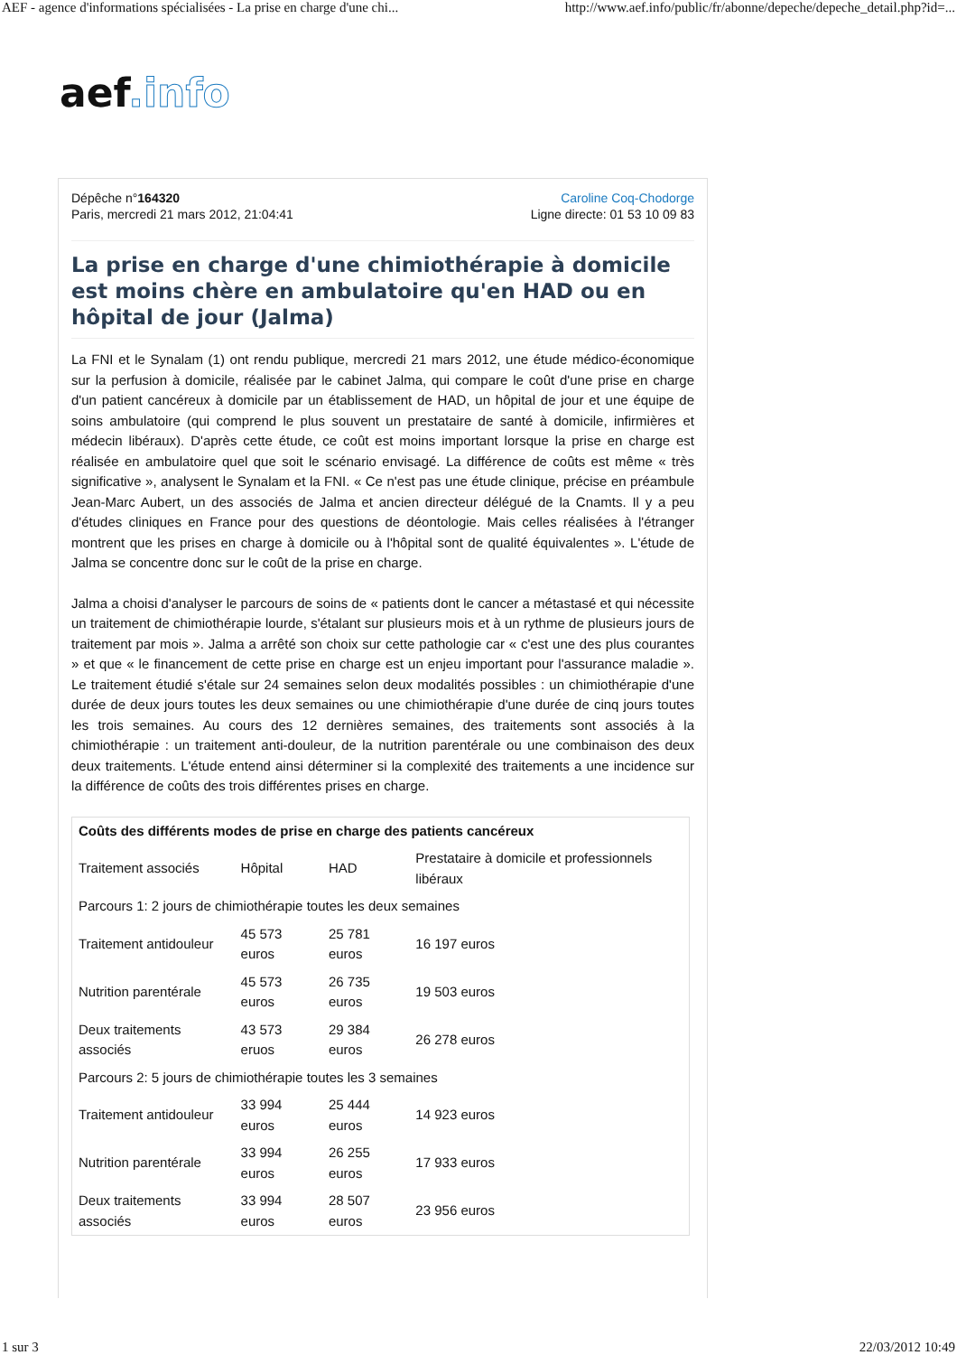AEF - agence d'informations spécialisées - La prise en charge d'une chi... http://www.aef.info/public/fr/abonne/depeche/depeche_detail.php?id=...
aef.info
Dépêche n°164320
Paris, mercredi 21 mars 2012, 21:04:41
Caroline Coq-Chodorge
Ligne directe: 01 53 10 09 83
La prise en charge d'une chimiothérapie à domicile est moins chère en ambulatoire qu'en HAD ou en hôpital de jour (Jalma)
La FNI et le Synalam (1) ont rendu publique, mercredi 21 mars 2012, une étude médico-économique sur la perfusion à domicile, réalisée par le cabinet Jalma, qui compare le coût d'une prise en charge d'un patient cancéreux à domicile par un établissement de HAD, un hôpital de jour et une équipe de soins ambulatoire (qui comprend le plus souvent un prestataire de santé à domicile, infirmières et médecin libéraux). D'après cette étude, ce coût est moins important lorsque la prise en charge est réalisée en ambulatoire quel que soit le scénario envisagé. La différence de coûts est même « très significative », analysent le Synalam et la FNI. « Ce n'est pas une étude clinique, précise en préambule Jean-Marc Aubert, un des associés de Jalma et ancien directeur délégué de la Cnamts. Il y a peu d'études cliniques en France pour des questions de déontologie. Mais celles réalisées à l'étranger montrent que les prises en charge à domicile ou à l'hôpital sont de qualité équivalentes ». L'étude de Jalma se concentre donc sur le coût de la prise en charge.
Jalma a choisi d'analyser le parcours de soins de « patients dont le cancer a métastasé et qui nécessite un traitement de chimiothérapie lourde, s'étalant sur plusieurs mois et à un rythme de plusieurs jours de traitement par mois ». Jalma a arrêté son choix sur cette pathologie car « c'est une des plus courantes » et que « le financement de cette prise en charge est un enjeu important pour l'assurance maladie ». Le traitement étudié s'étale sur 24 semaines selon deux modalités possibles : un chimiothérapie d'une durée de deux jours toutes les deux semaines ou une chimiothérapie d'une durée de cinq jours toutes les trois semaines. Au cours des 12 dernières semaines, des traitements sont associés à la chimiothérapie : un traitement anti-douleur, de la nutrition parentérale ou une combinaison des deux deux traitements. L'étude entend ainsi déterminer si la complexité des traitements a une incidence sur la différence de coûts des trois différentes prises en charge.
| Coûts des différents modes de prise en charge des patients cancéreux | | | |
| --- | --- | --- | --- |
| Traitement associés | Hôpital | HAD | Prestataire à domicile et professionnels libéraux |
| Parcours 1: 2 jours de chimiothérapie toutes les deux semaines | | | |
| Traitement antidouleur | 45 573 euros | 25 781 euros | 16 197 euros |
| Nutrition parentérale | 45 573 euros | 26 735 euros | 19 503 euros |
| Deux traitements associés | 43 573 eruos | 29 384 euros | 26 278 euros |
| Parcours 2: 5 jours de chimiothérapie toutes les 3 semaines | | | |
| Traitement antidouleur | 33 994 euros | 25 444 euros | 14 923 euros |
| Nutrition parentérale | 33 994 euros | 26 255 euros | 17 933 euros |
| Deux traitements associés | 33 994 euros | 28 507 euros | 23 956 euros |
1 sur 3 22/03/2012 10:49